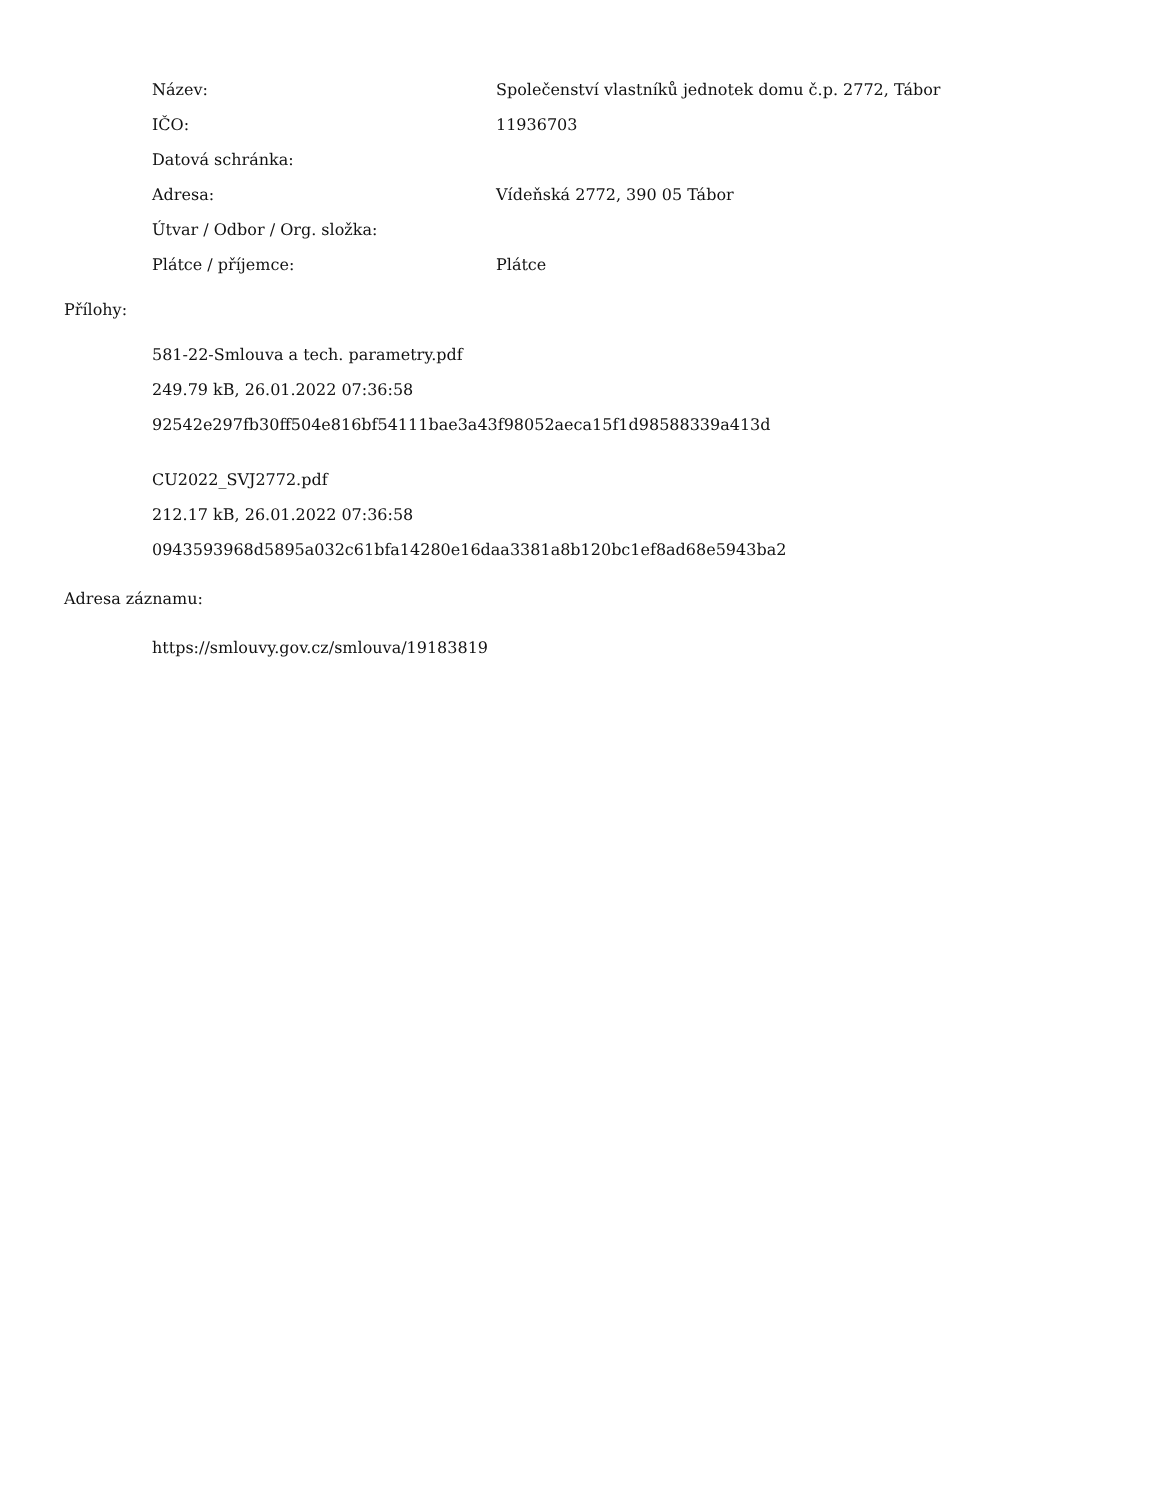| Název: | Společenství vlastníků jednotek domu č.p. 2772, Tábor |
| IČO: | 11936703 |
| Datová schránka: | |
| Adresa: | Vídeňská 2772, 390 05 Tábor |
| Útvar / Odbor / Org. složka: | |
| Plátce / příjemce: | Plátce |
Přílohy:
581-22-Smlouva a tech. parametry.pdf
249.79 kB, 26.01.2022 07:36:58
92542e297fb30ff504e816bf54111bae3a43f98052aeca15f1d98588339a413d
CU2022_SVJ2772.pdf
212.17 kB, 26.01.2022 07:36:58
0943593968d5895a032c61bfa14280e16daa3381a8b120bc1ef8ad68e5943ba2
Adresa záznamu:
https://smlouvy.gov.cz/smlouva/19183819